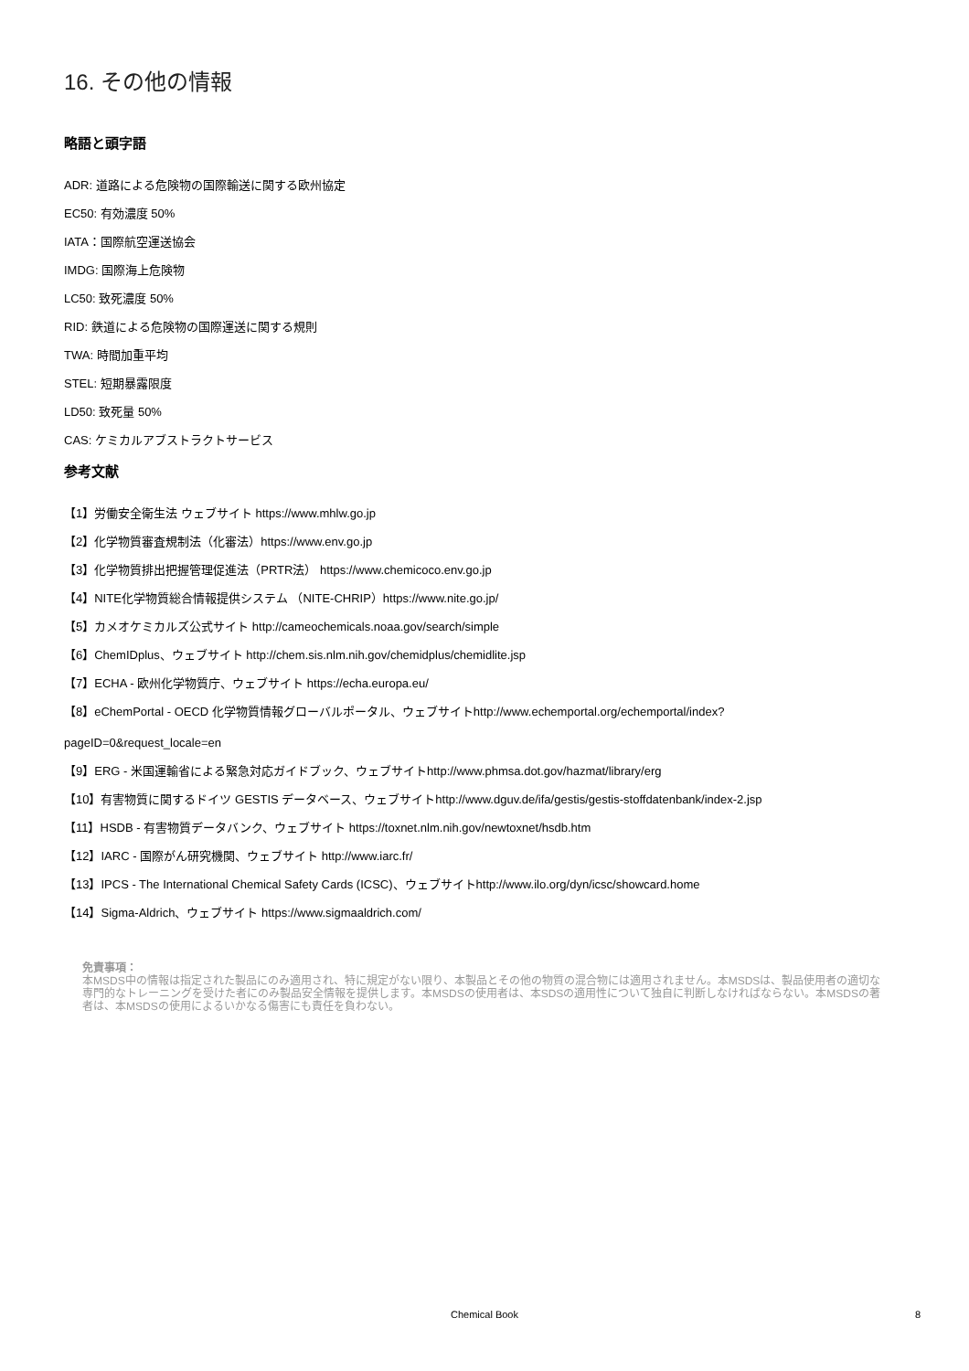16. その他の情報
略語と頭字語
ADR: 道路による危険物の国際輸送に関する欧州協定
EC50: 有効濃度 50%
IATA：国際航空運送協会
IMDG: 国際海上危険物
LC50: 致死濃度 50%
RID: 鉄道による危険物の国際運送に関する規則
TWA: 時間加重平均
STEL: 短期暴露限度
LD50: 致死量 50%
CAS: ケミカルアブストラクトサービス
参考文献
【1】労働安全衛生法 ウェブサイト https://www.mhlw.go.jp
【2】化学物質審査規制法（化審法）https://www.env.go.jp
【3】化学物質排出把握管理促進法（PRTR法） https://www.chemicoco.env.go.jp
【4】NITE化学物質総合情報提供システム （NITE-CHRIP）https://www.nite.go.jp/
【5】カメオケミカルズ公式サイト http://cameochemicals.noaa.gov/search/simple
【6】ChemIDplus、ウェブサイト http://chem.sis.nlm.nih.gov/chemidplus/chemidlite.jsp
【7】ECHA - 欧州化学物質庁、ウェブサイト https://echa.europa.eu/
【8】eChemPortal - OECD 化学物質情報グローバルポータル、ウェブサイトhttp://www.echemportal.org/echemportal/index?
pageID=0&request_locale=en
【9】ERG - 米国運輸省による緊急対応ガイドブック、ウェブサイトhttp://www.phmsa.dot.gov/hazmat/library/erg
【10】有害物質に関するドイツ GESTIS データベース、ウェブサイトhttp://www.dguv.de/ifa/gestis/gestis-stoffdatenbank/index-2.jsp
【11】HSDB - 有害物質データバンク、ウェブサイト https://toxnet.nlm.nih.gov/newtoxnet/hsdb.htm
【12】IARC - 国際がん研究機関、ウェブサイト http://www.iarc.fr/
【13】IPCS - The International Chemical Safety Cards (ICSC)、ウェブサイトhttp://www.ilo.org/dyn/icsc/showcard.home
【14】Sigma-Aldrich、ウェブサイト https://www.sigmaaldrich.com/
免責事項：
本MSDS中の情報は指定された製品にのみ適用され、特に規定がない限り、本製品とその他の物質の混合物には適用されません。本MSDSは、製品使用者の適切な専門的なトレーニングを受けた者にのみ製品安全情報を提供します。本MSDSの使用者は、本SDSの適用性について独自に判断しなければならない。本MSDSの著者は、本MSDSの使用によるいかなる傷害にも責任を負わない。
Chemical Book
8